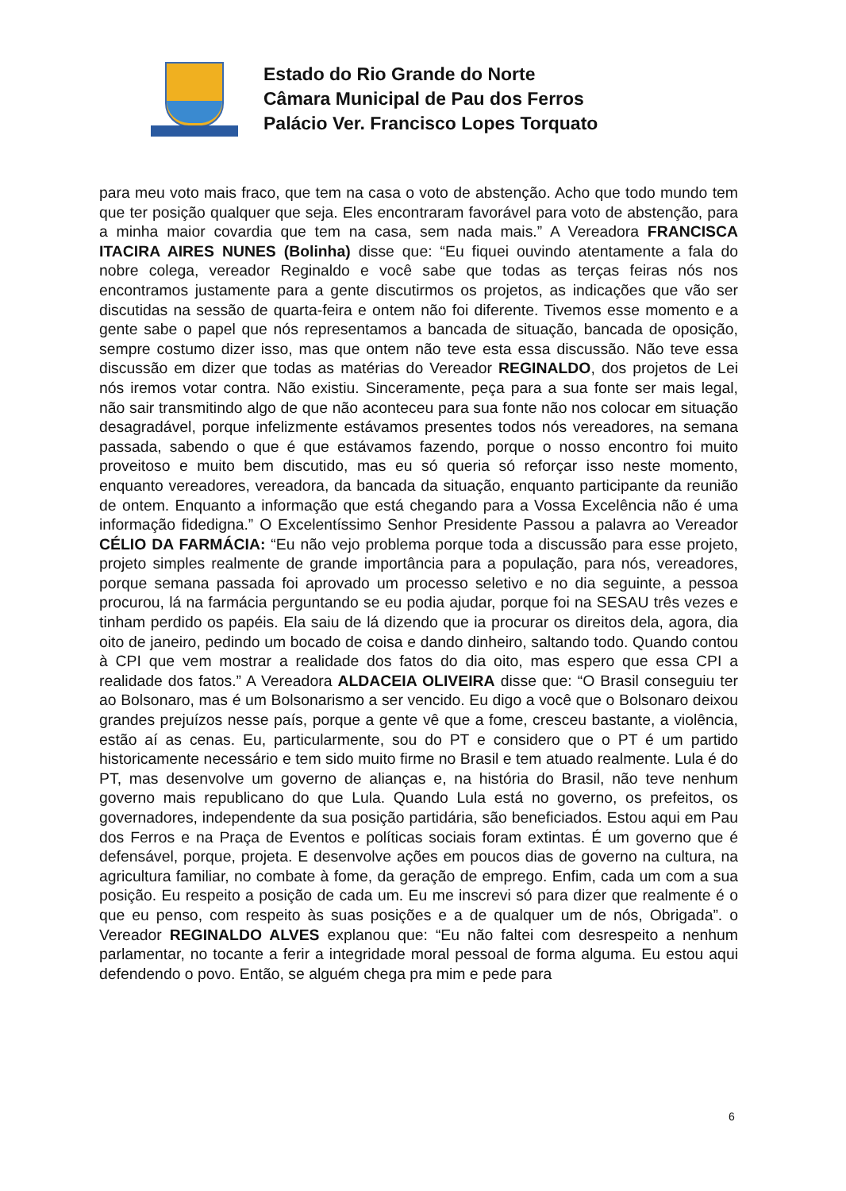Estado do Rio Grande do Norte
Câmara Municipal de Pau dos Ferros
Palácio Ver. Francisco Lopes Torquato
para meu voto mais fraco, que tem na casa o voto de abstenção. Acho que todo mundo tem que ter posição qualquer que seja. Eles encontraram favorável para voto de abstenção, para a minha maior covardia que tem na casa, sem nada mais.” A Vereadora FRANCISCA ITACIRA AIRES NUNES (Bolinha) disse que: “Eu fiquei ouvindo atentamente a fala do nobre colega, vereador Reginaldo e você sabe que todas as terças feiras nós nos encontramos justamente para a gente discutirmos os projetos, as indicações que vão ser discutidas na sessão de quarta-feira e ontem não foi diferente. Tivemos esse momento e a gente sabe o papel que nós representamos a bancada de situação, bancada de oposição, sempre costumo dizer isso, mas que ontem não teve esta essa discussão. Não teve essa discussão em dizer que todas as matérias do Vereador REGINALDO, dos projetos de Lei nós iremos votar contra. Não existiu. Sinceramente, peça para a sua fonte ser mais legal, não sair transmitindo algo de que não aconteceu para sua fonte não nos colocar em situação desagradável, porque infelizmente estávamos presentes todos nós vereadores, na semana passada, sabendo o que é que estávamos fazendo, porque o nosso encontro foi muito proveitoso e muito bem discutido, mas eu só queria só reforçar isso neste momento, enquanto vereadores, vereadora, da bancada da situação, enquanto participante da reunião de ontem. Enquanto a informação que está chegando para a Vossa Excelência não é uma informação fidedigna.” O Excelentíssimo Senhor Presidente Passou a palavra ao Vereador CÉLIO DA FARMÁCIA: “Eu não vejo problema porque toda a discussão para esse projeto, projeto simples realmente de grande importância para a população, para nós, vereadores, porque semana passada foi aprovado um processo seletivo e no dia seguinte, a pessoa procurou, lá na farmácia perguntando se eu podia ajudar, porque foi na SESAU três vezes e tinham perdido os papéis. Ela saiu de lá dizendo que ia procurar os direitos dela, agora, dia oito de janeiro, pedindo um bocado de coisa e dando dinheiro, saltando todo. Quando contou à CPI que vem mostrar a realidade dos fatos do dia oito, mas espero que essa CPI a realidade dos fatos.” A Vereadora ALDACEIA OLIVEIRA disse que: “O Brasil conseguiu ter ao Bolsonaro, mas é um Bolsonarismo a ser vencido. Eu digo a você que o Bolsonaro deixou grandes prejuízos nesse país, porque a gente vê que a fome, cresceu bastante, a violência, estão aí as cenas. Eu, particularmente, sou do PT e considero que o PT é um partido historicamente necessário e tem sido muito firme no Brasil e tem atuado realmente. Lula é do PT, mas desenvolve um governo de alianças e, na história do Brasil, não teve nenhum governo mais republicano do que Lula. Quando Lula está no governo, os prefeitos, os governadores, independente da sua posição partidária, são beneficiados. Estou aqui em Pau dos Ferros e na Praça de Eventos e políticas sociais foram extintas. É um governo que é defensável, porque, projeta. E desenvolve ações em poucos dias de governo na cultura, na agricultura familiar, no combate à fome, da geração de emprego. Enfim, cada um com a sua posição. Eu respeito a posição de cada um. Eu me inscrevi só para dizer que realmente é o que eu penso, com respeito às suas posições e a de qualquer um de nós, Obrigada”. o Vereador REGINALDO ALVES explanou que: “Eu não faltei com desrespeito a nenhum parlamentar, no tocante a ferir a integridade moral pessoal de forma alguma. Eu estou aqui defendendo o povo. Então, se alguém chega pra mim e pede para
6